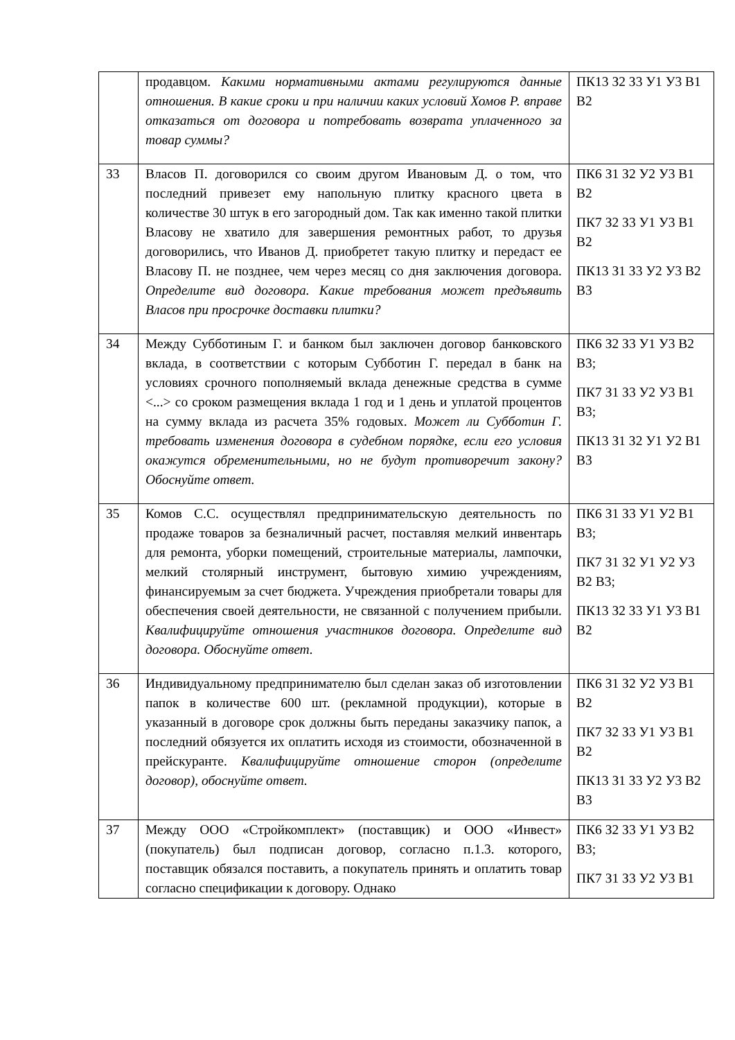| | продавцом. Какими нормативными актами регулируются данные отношения. В какие сроки и при наличии каких условий Хомов Р. вправе отказаться от договора и потребовать возврата уплаченного за товар суммы? | ПК13 З2 З3 У1 У3 В1 В2 |
| 33 | Власов П. договорился со своим другом Ивановым Д. о том, что последний привезет ему напольную плитку красного цвета в количестве 30 штук в его загородный дом. Так как именно такой плитки Власову не хватило для завершения ремонтных работ, то друзья договорились, что Иванов Д. приобретет такую плитку и передаст ее Власову П. не позднее, чем через месяц со дня заключения договора. Определите вид договора. Какие требования может предъявить Власов при просрочке доставки плитки? | ПК6 З1 З2 У2 У3 В1 В2 ПК7 З2 З3 У1 У3 В1 В2 ПК13 З1 З3 У2 У3 В2 В3 |
| 34 | Между Субботиным Г. и банком был заключен договор банковского вклада, в соответствии с которым Субботин Г. передал в банк на условиях срочного пополняемый вклада денежные средства в сумме <...> со сроком размещения вклада 1 год и 1 день и уплатой процентов на сумму вклада из расчета 35% годовых. Может ли Субботин Г. требовать изменения договора в судебном порядке, если его условия окажутся обременительными, но не будут противоречит закону? Обоснуйте ответ. | ПК6 З2 З3 У1 У3 В2 В3; ПК7 З1 З3 У2 У3 В1 В3; ПК13 З1 З2 У1 У2 В1 В3 |
| 35 | Комов С.С. осуществлял предпринимательскую деятельность по продаже товаров за безналичный расчет, поставляя мелкий инвентарь для ремонта, уборки помещений, строительные материалы, лампочки, мелкий столярный инструмент, бытовую химию учреждениям, финансируемым за счет бюджета. Учреждения приобретали товары для обеспечения своей деятельности, не связанной с получением прибыли. Квалифицируйте отношения участников договора. Определите вид договора. Обоснуйте ответ. | ПК6 З1 З3 У1 У2 В1 В3; ПК7 З1 З2 У1 У2 У3 В2 В3; ПК13 З2 З3 У1 У3 В1 В2 |
| 36 | Индивидуальному предпринимателю был сделан заказ об изготовлении папок в количестве 600 шт. (рекламной продукции), которые в указанный в договоре срок должны быть переданы заказчику папок, а последний обязуется их оплатить исходя из стоимости, обозначенной в прейскуранте. Квалифицируйте отношение сторон (определите договор), обоснуйте ответ. | ПК6 З1 З2 У2 У3 В1 В2 ПК7 З2 З3 У1 У3 В1 В2 ПК13 З1 З3 У2 У3 В2 В3 |
| 37 | Между ООО «Стройкомплект» (поставщик) и ООО «Инвест» (покупатель) был подписан договор, согласно п.1.3. которого, поставщик обязался поставить, а покупатель принять и оплатить товар согласно спецификации к договору. Однако | ПК6 З2 З3 У1 У3 В2 В3; ПК7 З1 З3 У2 У3 В1 |